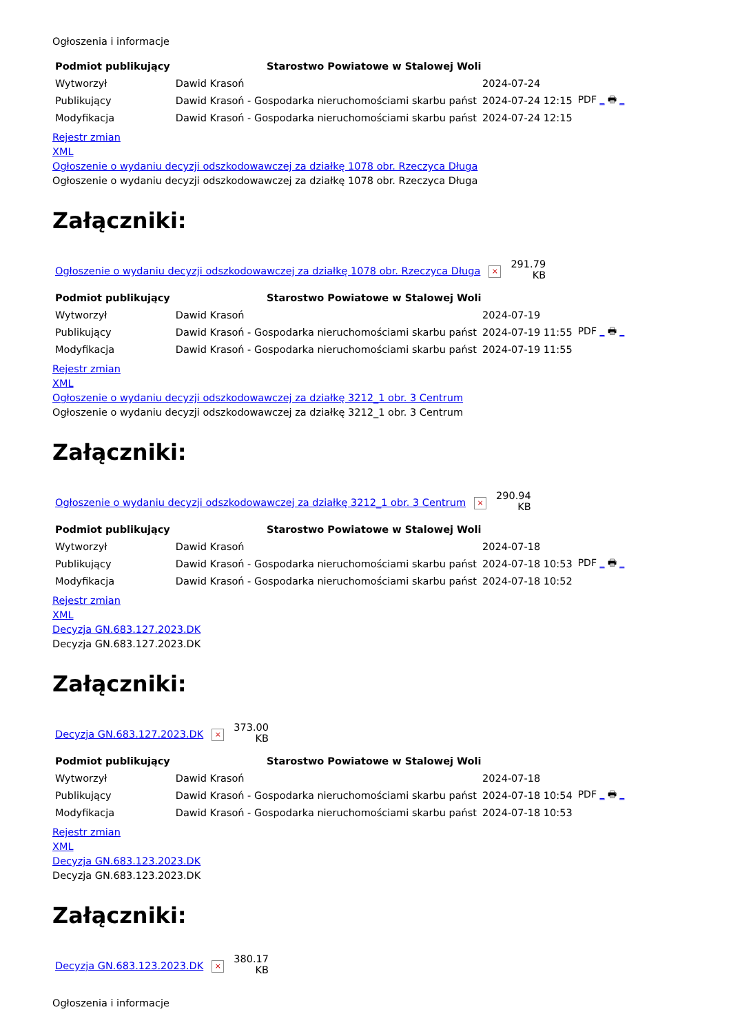Ogłoszenia i informacje
| Podmiot publikujący | Starostwo Powiatowe w Stalowej Woli | | |
| Wytworzył | Dawid Krasoń | 2024-07-24 | PDF _ 🖶 _ |
| Publikujący | Dawid Krasoń - Gospodarka nieruchomościami skarbu państ | 2024-07-24 12:15 | |
| Modyfikacja | Dawid Krasoń - Gospodarka nieruchomościami skarbu państ | 2024-07-24 12:15 | |
Rejestr zmian
XML
Ogłoszenie o wydaniu decyzji odszkodowawczej za działkę 1078 obr. Rzeczyca Długa
Ogłoszenie o wydaniu decyzji odszkodowawczej za działkę 1078 obr. Rzeczyca Długa
Załączniki:
Ogłoszenie o wydaniu decyzji odszkodowawczej za działkę 1078 obr. Rzeczyca Długa × 291.79
KB
| Podmiot publikujący | Starostwo Powiatowe w Stalowej Woli | | |
| Wytworzył | Dawid Krasoń | 2024-07-19 | PDF _ 🖶 _ |
| Publikujący | Dawid Krasoń - Gospodarka nieruchomościami skarbu państ | 2024-07-19 11:55 | |
| Modyfikacja | Dawid Krasoń - Gospodarka nieruchomościami skarbu państ | 2024-07-19 11:55 | |
Rejestr zmian
XML
Ogłoszenie o wydaniu decyzji odszkodowawczej za działkę 3212_1 obr. 3 Centrum
Ogłoszenie o wydaniu decyzji odszkodowawczej za działkę 3212_1 obr. 3 Centrum
Załączniki:
Ogłoszenie o wydaniu decyzji odszkodowawczej za działkę 3212_1 obr. 3 Centrum × 290.94
KB
| Podmiot publikujący | Starostwo Powiatowe w Stalowej Woli | | |
| Wytworzył | Dawid Krasoń | 2024-07-18 | PDF _ 🖶 _ |
| Publikujący | Dawid Krasoń - Gospodarka nieruchomościami skarbu państ | 2024-07-18 10:53 | |
| Modyfikacja | Dawid Krasoń - Gospodarka nieruchomościami skarbu państ | 2024-07-18 10:52 | |
Rejestr zmian
XML
Decyzja GN.683.127.2023.DK
Decyzja GN.683.127.2023.DK
Załączniki:
Decyzja GN.683.127.2023.DK × 373.00
KB
| Podmiot publikujący | Starostwo Powiatowe w Stalowej Woli | | |
| Wytworzył | Dawid Krasoń | 2024-07-18 | PDF _ 🖶 _ |
| Publikujący | Dawid Krasoń - Gospodarka nieruchomościami skarbu państ | 2024-07-18 10:54 | |
| Modyfikacja | Dawid Krasoń - Gospodarka nieruchomościami skarbu państ | 2024-07-18 10:53 | |
Rejestr zmian
XML
Decyzja GN.683.123.2023.DK
Decyzja GN.683.123.2023.DK
Załączniki:
Decyzja GN.683.123.2023.DK × 380.17
KB
Ogłoszenia i informacje